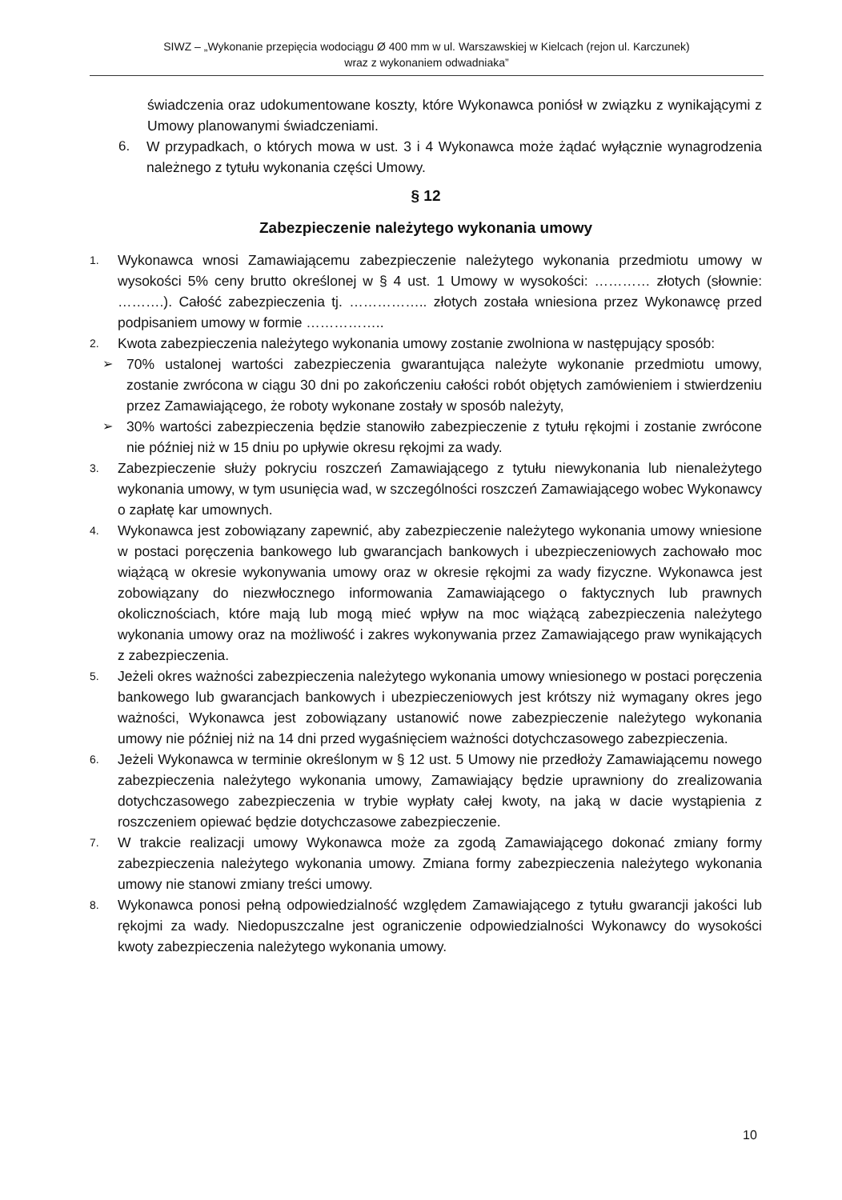SIWZ – „Wykonanie przepięcia wodociągu Ø 400 mm w ul. Warszawskiej w Kielcach (rejon ul. Karczunek)
wraz z wykonaniem odwadniaka”
świadczenia oraz udokumentowane koszty, które Wykonawca poniósł w związku z wynikającymi z Umowy planowanymi świadczeniami.
6. W przypadkach, o których mowa w ust. 3 i 4 Wykonawca może żądać wyłącznie wynagrodzenia należnego z tytułu wykonania części Umowy.
§ 12
Zabezpieczenie należytego wykonania umowy
1. Wykonawca wnosi Zamawiającemu zabezpieczenie należytego wykonania przedmiotu umowy w wysokości 5% ceny brutto określonej w § 4 ust. 1 Umowy w wysokości: ………… złotych (słownie: ……….). Całość zabezpieczenia tj. …………….. złotych została wniesiona przez Wykonawcę przed podpisaniem umowy w formie ……………..
2. Kwota zabezpieczenia należytego wykonania umowy zostanie zwolniona w następujący sposób:
➢ 70% ustalonej wartości zabezpieczenia gwarantująca należyte wykonanie przedmiotu umowy, zostanie zwrócona w ciągu 30 dni po zakończeniu całości robót objętych zamówieniem i stwierdzeniu przez Zamawiającego, że roboty wykonane zostały w sposób należyty,
➢ 30% wartości zabezpieczenia będzie stanowiło zabezpieczenie z tytułu rękojmi i zostanie zwrócone nie później niż w 15 dniu po upływie okresu rękojmi za wady.
3. Zabezpieczenie służy pokryciu roszczeń Zamawiającego z tytułu niewykonania lub nienależytego wykonania umowy, w tym usunięcia wad, w szczególności roszczeń Zamawiającego wobec Wykonawcy o zapłatę kar umownych.
4. Wykonawca jest zobowiązany zapewnić, aby zabezpieczenie należytego wykonania umowy wniesione w postaci poręczenia bankowego lub gwarancjach bankowych i ubezpieczeniowych zachowało moc wiążącą w okresie wykonywania umowy oraz w okresie rękojmi za wady fizyczne. Wykonawca jest zobowiązany do niezwłocznego informowania Zamawiającego o faktycznych lub prawnych okolicznościach, które mają lub mogą mieć wpływ na moc wiążącą zabezpieczenia należytego wykonania umowy oraz na możliwość i zakres wykonywania przez Zamawiającego praw wynikających z zabezpieczenia.
5. Jeżeli okres ważności zabezpieczenia należytego wykonania umowy wniesionego w postaci poręczenia bankowego lub gwarancjach bankowych i ubezpieczeniowych jest krótszy niż wymagany okres jego ważności, Wykonawca jest zobowiązany ustanowić nowe zabezpieczenie należytego wykonania umowy nie później niż na 14 dni przed wygaśnięciem ważności dotychczasowego zabezpieczenia.
6. Jeżeli Wykonawca w terminie określonym w § 12 ust. 5 Umowy nie przedłoży Zamawiającemu nowego zabezpieczenia należytego wykonania umowy, Zamawiający będzie uprawniony do zrealizowania dotychczasowego zabezpieczenia w trybie wypłaty całej kwoty, na jaką w dacie wystąpienia z roszczeniem opiewać będzie dotychczasowe zabezpieczenie.
7. W trakcie realizacji umowy Wykonawca może za zgodą Zamawiającego dokonać zmiany formy zabezpieczenia należytego wykonania umowy. Zmiana formy zabezpieczenia należytego wykonania umowy nie stanowi zmiany treści umowy.
8. Wykonawca ponosi pełną odpowiedzialność względem Zamawiającego z tytułu gwarancji jakości lub rękojmi za wady. Niedopuszczalne jest ograniczenie odpowiedzialności Wykonawcy do wysokości kwoty zabezpieczenia należytego wykonania umowy.
10